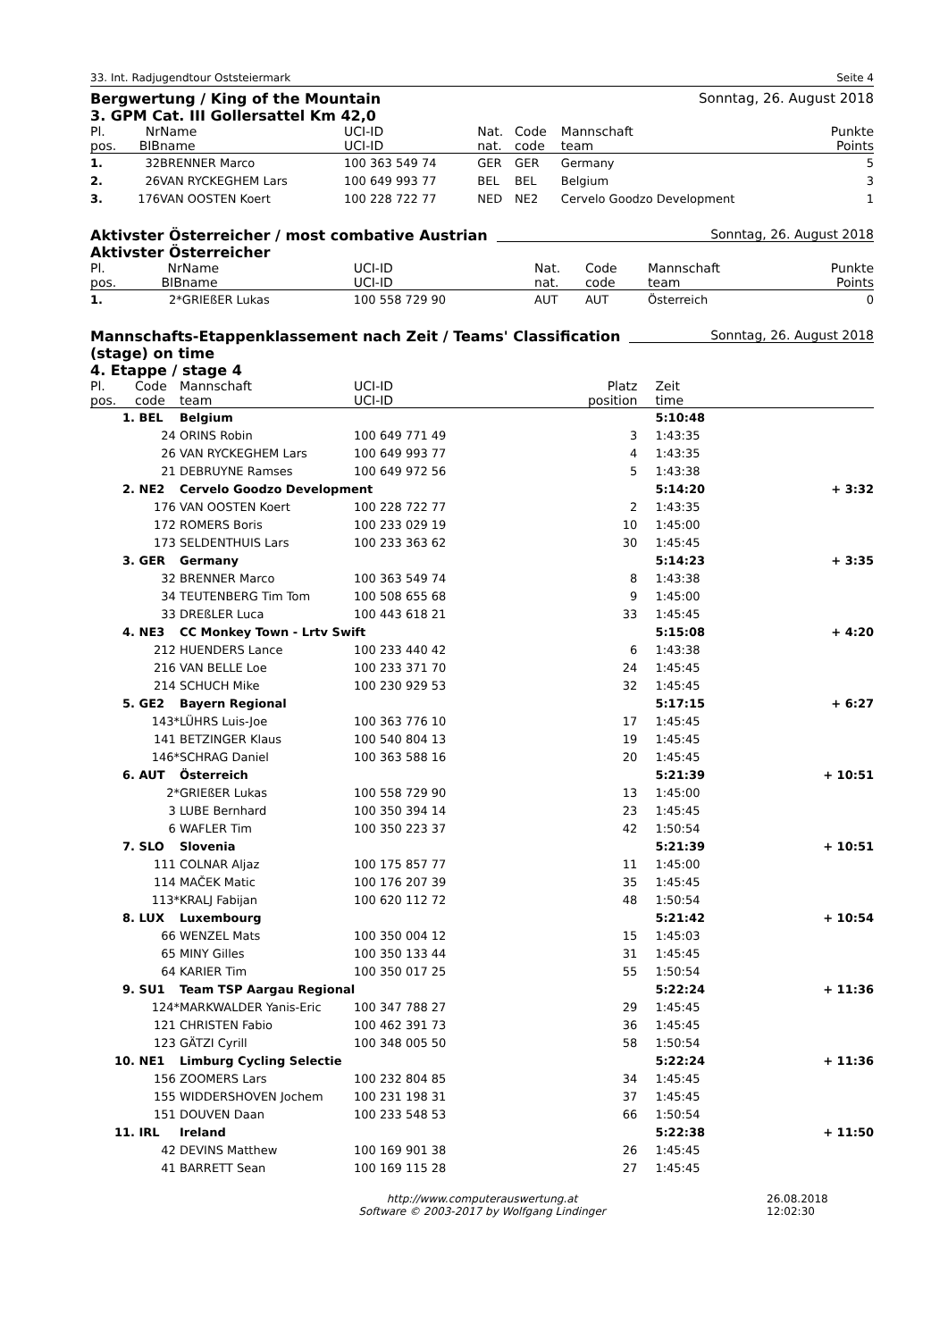33. Int. Radjugendtour Oststeiermark Seite 4
Bergwertung / King of the Mountain
3. GPM Cat. III Gollersattel Km 42,0
Sonntag, 26. August 2018
| Pl. | Nr | Name | UCI-ID | Nat. | Code | Mannschaft | Punkte |
| --- | --- | --- | --- | --- | --- | --- | --- |
| pos. | BIB | name | UCI-ID | nat. | code | team | Points |
| 1. | 32 | BRENNER Marco | 100 363 549 74 | GER | GER | Germany | 5 |
| 2. | 26 | VAN RYCKEGHEM Lars | 100 649 993 77 | BEL | BEL | Belgium | 3 |
| 3. | 176 | VAN OOSTEN Koert | 100 228 722 77 | NED | NE2 | Cervelo Goodzo Development | 1 |
Aktivster Österreicher / most combative Austrian
Aktivster Österreicher
Sonntag, 26. August 2018
| Pl. | Nr | Name | UCI-ID | Nat. | Code | Mannschaft | Punkte |
| --- | --- | --- | --- | --- | --- | --- | --- |
| pos. | BIB | name | UCI-ID | nat. | code | team | Points |
| 1. | 2* | GRIEßER Lukas | 100 558 729 90 | AUT | AUT | Österreich | 0 |
Mannschafts-Etappenklassement nach Zeit / Teams' Classification
(stage) on time
4. Etappe / stage 4
Sonntag, 26. August 2018
| Pl. | Code | Mannschaft | UCI-ID | Platz | Zeit | |
| --- | --- | --- | --- | --- | --- | --- |
| pos. | code | team | UCI-ID | position | time | |
| 1. | BEL | Belgium | | | 5:10:48 | |
| | 24 | ORINS Robin | 100 649 771 49 | 3 | 1:43:35 | |
| | 26 | VAN RYCKEGHEM Lars | 100 649 993 77 | 4 | 1:43:35 | |
| | 21 | DEBRUYNE Ramses | 100 649 972 56 | 5 | 1:43:38 | |
| 2. | NE2 | Cervelo Goodzo Development | | | 5:14:20 | + 3:32 |
| | 176 | VAN OOSTEN Koert | 100 228 722 77 | 2 | 1:43:35 | |
| | 172 | ROMERS Boris | 100 233 029 19 | 10 | 1:45:00 | |
| | 173 | SELDENTHUIS Lars | 100 233 363 62 | 30 | 1:45:45 | |
| 3. | GER | Germany | | | 5:14:23 | + 3:35 |
| | 32 | BRENNER Marco | 100 363 549 74 | 8 | 1:43:38 | |
| | 34 | TEUTENBERG Tim Tom | 100 508 655 68 | 9 | 1:45:00 | |
| | 33 | DREßLER Luca | 100 443 618 21 | 33 | 1:45:45 | |
| 4. | NE3 | CC Monkey Town - Lrtv Swift | | | 5:15:08 | + 4:20 |
| | 212 | HUENDERS Lance | 100 233 440 42 | 6 | 1:43:38 | |
| | 216 | VAN BELLE Loe | 100 233 371 70 | 24 | 1:45:45 | |
| | 214 | SCHUCH Mike | 100 230 929 53 | 32 | 1:45:45 | |
| 5. | GE2 | Bayern Regional | | | 5:17:15 | + 6:27 |
| | 143* | LÜHRS Luis-Joe | 100 363 776 10 | 17 | 1:45:45 | |
| | 141 | BETZINGER Klaus | 100 540 804 13 | 19 | 1:45:45 | |
| | 146* | SCHRAG Daniel | 100 363 588 16 | 20 | 1:45:45 | |
| 6. | AUT | Österreich | | | 5:21:39 | + 10:51 |
| | 2* | GRIEßER Lukas | 100 558 729 90 | 13 | 1:45:00 | |
| | 3 | LUBE Bernhard | 100 350 394 14 | 23 | 1:45:45 | |
| | 6 | WAFLER Tim | 100 350 223 37 | 42 | 1:50:54 | |
| 7. | SLO | Slovenia | | | 5:21:39 | + 10:51 |
| | 111 | COLNAR Aljaz | 100 175 857 77 | 11 | 1:45:00 | |
| | 114 | MAČEK Matic | 100 176 207 39 | 35 | 1:45:45 | |
| | 113* | KRALJ Fabijan | 100 620 112 72 | 48 | 1:50:54 | |
| 8. | LUX | Luxembourg | | | 5:21:42 | + 10:54 |
| | 66 | WENZEL Mats | 100 350 004 12 | 15 | 1:45:03 | |
| | 65 | MINY Gilles | 100 350 133 44 | 31 | 1:45:45 | |
| | 64 | KARIER Tim | 100 350 017 25 | 55 | 1:50:54 | |
| 9. | SU1 | Team TSP Aargau Regional | | | 5:22:24 | + 11:36 |
| | 124* | MARKWALDER Yanis-Eric | 100 347 788 27 | 29 | 1:45:45 | |
| | 121 | CHRISTEN Fabio | 100 462 391 73 | 36 | 1:45:45 | |
| | 123 | GÄTZI Cyrill | 100 348 005 50 | 58 | 1:50:54 | |
| 10. | NE1 | Limburg Cycling Selectie | | | 5:22:24 | + 11:36 |
| | 156 | ZOOMERS Lars | 100 232 804 85 | 34 | 1:45:45 | |
| | 155 | WIDDERSHOVEN Jochem | 100 231 198 31 | 37 | 1:45:45 | |
| | 151 | DOUVEN Daan | 100 233 548 53 | 66 | 1:50:54 | |
| 11. | IRL | Ireland | | | 5:22:38 | + 11:50 |
| | 42 | DEVINS Matthew | 100 169 901 38 | 26 | 1:45:45 | |
| | 41 | BARRETT Sean | 100 169 115 28 | 27 | 1:45:45 | |
http://www.computerauswertung.at
Software © 2003-2017 by Wolfgang Lindinger 26.08.2018 12:02:30